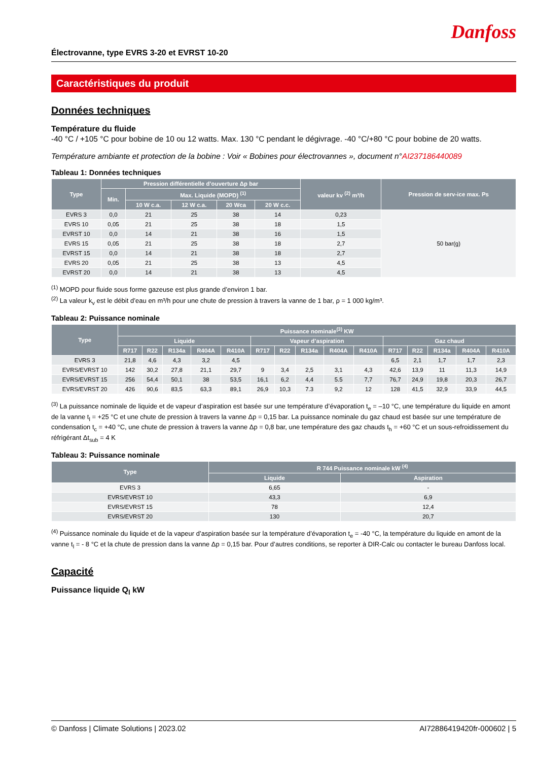Danfoss
Électrovanne, type EVRS 3-20 et EVRST 10-20
Caractéristiques du produit
Données techniques
Température du fluide
-40 °C / +105 °C pour bobine de 10 ou 12 watts. Max. 130 °C pendant le dégivrage. -40 °C/+80 °C pour bobine de 20 watts.
Température ambiante et protection de la bobine : Voir « Bobines pour électrovannes », document n°AI237186440089
Tableau 1: Données techniques
| Type | Pression différentielle d’ouverture Δp bar | | | | | valeur kv <sup>(2)</sup> m³/h | Pression de serv-ice max. Ps |
| --- | --- | --- | --- | --- | --- | --- | --- |
| | Min. | Max. Liquide (MOPD) <sup>(1)</sup> | | | | | |
| | | 10 W c.a. | 12 W c.a. | 20 Wca | 20 W c.c. | | |
| EVRS 3 | 0,0 | 21 | 25 | 38 | 14 | 0,23 | 50 bar(g) |
| EVRS 10 | 0,05 | 21 | 25 | 38 | 18 | 1,5 | |
| EVRST 10 | 0,0 | 14 | 21 | 38 | 16 | 1,5 | |
| EVRS 15 | 0,05 | 21 | 25 | 38 | 18 | 2,7 | |
| EVRST 15 | 0,0 | 14 | 21 | 38 | 18 | 2,7 | |
| EVRS 20 | 0,05 | 21 | 25 | 38 | 13 | 4,5 | |
| EVRST 20 | 0,0 | 14 | 21 | 38 | 13 | 4,5 | |
<sup>(1)</sup> MOPD pour fluide sous forme gazeuse est plus grande d’environ 1 bar.
<sup>(2)</sup> La valeur k<sub>v</sub> est le débit d’eau en m³/h pour une chute de pression à travers la vanne de 1 bar, ρ = 1 000 kg/m³.
Tableau 2: Puissance nominale
| Type | Puissance nominale<sup>(3)</sup> KW | | | | | | | | | | | | | | |
| --- | --- | --- | --- | --- | --- | --- | --- | --- | --- | --- | --- | --- | --- | --- | --- |
| | Liquide | | | | | Vapeur d’aspiration | | | | | Gaz chaud | | | | |
| | R717 | R22 | R134a | R404A | R410A | R717 | R22 | R134a | R404A | R410A | R717 | R22 | R134a | R404A | R410A |
| EVRS 3 | 21,8 | 4,6 | 4,3 | 3,2 | 4,5 | | | | | | 6,5 | 2,1 | 1,7 | 1,7 | 2,3 |
| EVRS/EVRST 10 | 142 | 30,2 | 27,8 | 21,1 | 29,7 | 9 | 3,4 | 2,5 | 3,1 | 4,3 | 42,6 | 13,9 | 11 | 11,3 | 14,9 |
| EVRS/EVRST 15 | 256 | 54,4 | 50,1 | 38 | 53,5 | 16,1 | 6,2 | 4,4 | 5.5 | 7,7 | 76,7 | 24,9 | 19,8 | 20,3 | 26,7 |
| EVRS/EVRST 20 | 426 | 90,6 | 83,5 | 63,3 | 89,1 | 26,9 | 10,3 | 7.3 | 9,2 | 12 | 128 | 41,5 | 32,9 | 33,9 | 44,5 |
<sup>(3)</sup> La puissance nominale de liquide et de vapeur d’aspiration est basée sur une température d’évaporation t<sub>e</sub> = –10 °C, une température du liquide en amont de la vanne t<sub>l</sub> = +25 °C et une chute de pression à travers la vanne Δp = 0,15 bar. La puissance nominale du gaz chaud est basée sur une température de condensation t<sub>c</sub> = +40 °C, une chute de pression à travers la vanne Δp = 0,8 bar, une température des gaz chauds t<sub>h</sub> = +60 °C et un sous-refroidissement du réfrigérant Δt<sub>sub</sub> = 4 K
Tableau 3: Puissance nominale
| Type | R 744 Puissance nominale kW <sup>(4)</sup> | |
| --- | --- | --- |
| | Liquide | Aspiration |
| EVRS 3 | 6,65 | - |
| EVRS/EVRST 10 | 43,3 | 6,9 |
| EVRS/EVRST 15 | 78 | 12,4 |
| EVRS/EVRST 20 | 130 | 20,7 |
<sup>(4)</sup> Puissance nominale du liquide et de la vapeur d’aspiration basée sur la température d’évaporation t<sub>e</sub> = -40 °C, la température du liquide en amont de la vanne t<sub>l</sub> = - 8 °C et la chute de pression dans la vanne Δp = 0,15 bar. Pour d’autres conditions, se reporter à DIR-Calc ou contacter le bureau Danfoss local.
Capacité
Puissance liquide Q<sub>l</sub> kW
© Danfoss | Climate Solutions | 2023.02 AI72886419420fr-000602 | 5